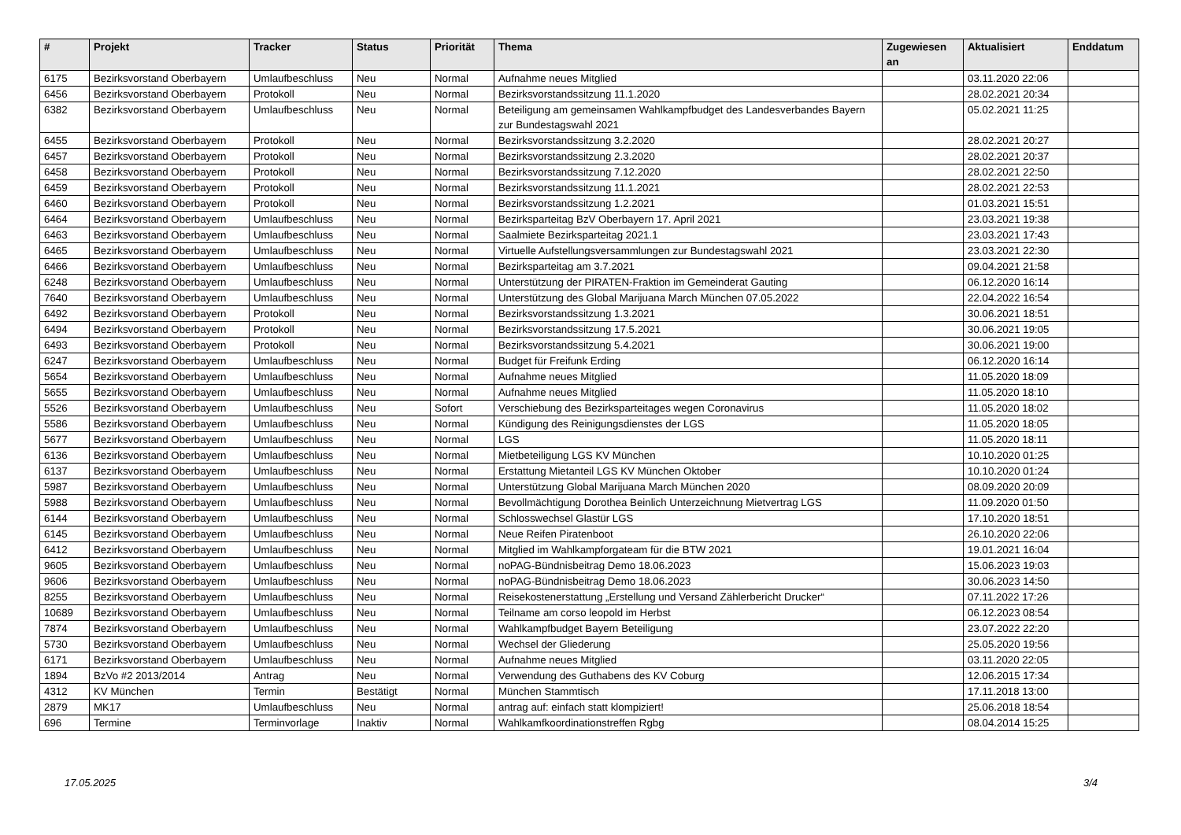| # | Projekt | Tracker | Status | Priorität | Thema | Zugewiesen an | Aktualisiert | Enddatum |
| --- | --- | --- | --- | --- | --- | --- | --- | --- |
| 6175 | Bezirksvorstand Oberbayern | Umlaufbeschluss | Neu | Normal | Aufnahme neues Mitglied | | 03.11.2020 22:06 | |
| 6456 | Bezirksvorstand Oberbayern | Protokoll | Neu | Normal | Bezirksvorstandssitzung 11.1.2020 | | 28.02.2021 20:34 | |
| 6382 | Bezirksvorstand Oberbayern | Umlaufbeschluss | Neu | Normal | Beteiligung am gemeinsamen Wahlkampfbudget des Landesverbandes Bayern zur Bundestagswahl 2021 | | 05.02.2021 11:25 | |
| 6455 | Bezirksvorstand Oberbayern | Protokoll | Neu | Normal | Bezirksvorstandssitzung 3.2.2020 | | 28.02.2021 20:27 | |
| 6457 | Bezirksvorstand Oberbayern | Protokoll | Neu | Normal | Bezirksvorstandssitzung 2.3.2020 | | 28.02.2021 20:37 | |
| 6458 | Bezirksvorstand Oberbayern | Protokoll | Neu | Normal | Bezirksvorstandssitzung 7.12.2020 | | 28.02.2021 22:50 | |
| 6459 | Bezirksvorstand Oberbayern | Protokoll | Neu | Normal | Bezirksvorstandssitzung 11.1.2021 | | 28.02.2021 22:53 | |
| 6460 | Bezirksvorstand Oberbayern | Protokoll | Neu | Normal | Bezirksvorstandssitzung 1.2.2021 | | 01.03.2021 15:51 | |
| 6464 | Bezirksvorstand Oberbayern | Umlaufbeschluss | Neu | Normal | Bezirksparteitag BzV Oberbayern 17. April 2021 | | 23.03.2021 19:38 | |
| 6463 | Bezirksvorstand Oberbayern | Umlaufbeschluss | Neu | Normal | Saalmiete Bezirksparteitag 2021.1 | | 23.03.2021 17:43 | |
| 6465 | Bezirksvorstand Oberbayern | Umlaufbeschluss | Neu | Normal | Virtuelle Aufstellungsversammlungen zur Bundestagswahl 2021 | | 23.03.2021 22:30 | |
| 6466 | Bezirksvorstand Oberbayern | Umlaufbeschluss | Neu | Normal | Bezirksparteitag am 3.7.2021 | | 09.04.2021 21:58 | |
| 6248 | Bezirksvorstand Oberbayern | Umlaufbeschluss | Neu | Normal | Unterstützung der PIRATEN-Fraktion im Gemeinderat Gauting | | 06.12.2020 16:14 | |
| 7640 | Bezirksvorstand Oberbayern | Umlaufbeschluss | Neu | Normal | Unterstützung des Global Marijuana March München 07.05.2022 | | 22.04.2022 16:54 | |
| 6492 | Bezirksvorstand Oberbayern | Protokoll | Neu | Normal | Bezirksvorstandssitzung 1.3.2021 | | 30.06.2021 18:51 | |
| 6494 | Bezirksvorstand Oberbayern | Protokoll | Neu | Normal | Bezirksvorstandssitzung 17.5.2021 | | 30.06.2021 19:05 | |
| 6493 | Bezirksvorstand Oberbayern | Protokoll | Neu | Normal | Bezirksvorstandssitzung 5.4.2021 | | 30.06.2021 19:00 | |
| 6247 | Bezirksvorstand Oberbayern | Umlaufbeschluss | Neu | Normal | Budget für Freifunk Erding | | 06.12.2020 16:14 | |
| 5654 | Bezirksvorstand Oberbayern | Umlaufbeschluss | Neu | Normal | Aufnahme neues Mitglied | | 11.05.2020 18:09 | |
| 5655 | Bezirksvorstand Oberbayern | Umlaufbeschluss | Neu | Normal | Aufnahme neues Mitglied | | 11.05.2020 18:10 | |
| 5526 | Bezirksvorstand Oberbayern | Umlaufbeschluss | Neu | Sofort | Verschiebung des Bezirksparteitages wegen Coronavirus | | 11.05.2020 18:02 | |
| 5586 | Bezirksvorstand Oberbayern | Umlaufbeschluss | Neu | Normal | Kündigung des Reinigungsdienstes der LGS | | 11.05.2020 18:05 | |
| 5677 | Bezirksvorstand Oberbayern | Umlaufbeschluss | Neu | Normal | LGS | | 11.05.2020 18:11 | |
| 6136 | Bezirksvorstand Oberbayern | Umlaufbeschluss | Neu | Normal | Mietbeteiligung LGS KV München | | 10.10.2020 01:25 | |
| 6137 | Bezirksvorstand Oberbayern | Umlaufbeschluss | Neu | Normal | Erstattung Mietanteil LGS KV München Oktober | | 10.10.2020 01:24 | |
| 5987 | Bezirksvorstand Oberbayern | Umlaufbeschluss | Neu | Normal | Unterstützung Global Marijuana March München 2020 | | 08.09.2020 20:09 | |
| 5988 | Bezirksvorstand Oberbayern | Umlaufbeschluss | Neu | Normal | Bevollmächtigung Dorothea Beinlich Unterzeichnung Mietvertrag LGS | | 11.09.2020 01:50 | |
| 6144 | Bezirksvorstand Oberbayern | Umlaufbeschluss | Neu | Normal | Schlosswechsel Glastür LGS | | 17.10.2020 18:51 | |
| 6145 | Bezirksvorstand Oberbayern | Umlaufbeschluss | Neu | Normal | Neue Reifen Piratenboot | | 26.10.2020 22:06 | |
| 6412 | Bezirksvorstand Oberbayern | Umlaufbeschluss | Neu | Normal | Mitglied im Wahlkampforgateam für die BTW 2021 | | 19.01.2021 16:04 | |
| 9605 | Bezirksvorstand Oberbayern | Umlaufbeschluss | Neu | Normal | noPAG-Bündnisbeitrag Demo 18.06.2023 | | 15.06.2023 19:03 | |
| 9606 | Bezirksvorstand Oberbayern | Umlaufbeschluss | Neu | Normal | noPAG-Bündnisbeitrag Demo 18.06.2023 | | 30.06.2023 14:50 | |
| 8255 | Bezirksvorstand Oberbayern | Umlaufbeschluss | Neu | Normal | Reisekostenerstattung „Erstellung und Versand Zählerbericht Drucker“ | | 07.11.2022 17:26 | |
| 10689 | Bezirksvorstand Oberbayern | Umlaufbeschluss | Neu | Normal | Teilname am corso leopold im Herbst | | 06.12.2023 08:54 | |
| 7874 | Bezirksvorstand Oberbayern | Umlaufbeschluss | Neu | Normal | Wahlkampfbudget Bayern Beteiligung | | 23.07.2022 22:20 | |
| 5730 | Bezirksvorstand Oberbayern | Umlaufbeschluss | Neu | Normal | Wechsel der Gliederung | | 25.05.2020 19:56 | |
| 6171 | Bezirksvorstand Oberbayern | Umlaufbeschluss | Neu | Normal | Aufnahme neues Mitglied | | 03.11.2020 22:05 | |
| 1894 | BzVo #2 2013/2014 | Antrag | Neu | Normal | Verwendung des Guthabens des KV Coburg | | 12.06.2015 17:34 | |
| 4312 | KV München | Termin | Bestätigt | Normal | München Stammtisch | | 17.11.2018 13:00 | |
| 2879 | MK17 | Umlaufbeschluss | Neu | Normal | antrag auf: einfach statt klompiziert! | | 25.06.2018 18:54 | |
| 696 | Termine | Terminvorlage | Inaktiv | Normal | Wahlkamfkoordinationstreffen Rgbg | | 08.04.2014 15:25 | |
17.05.2025 3/4